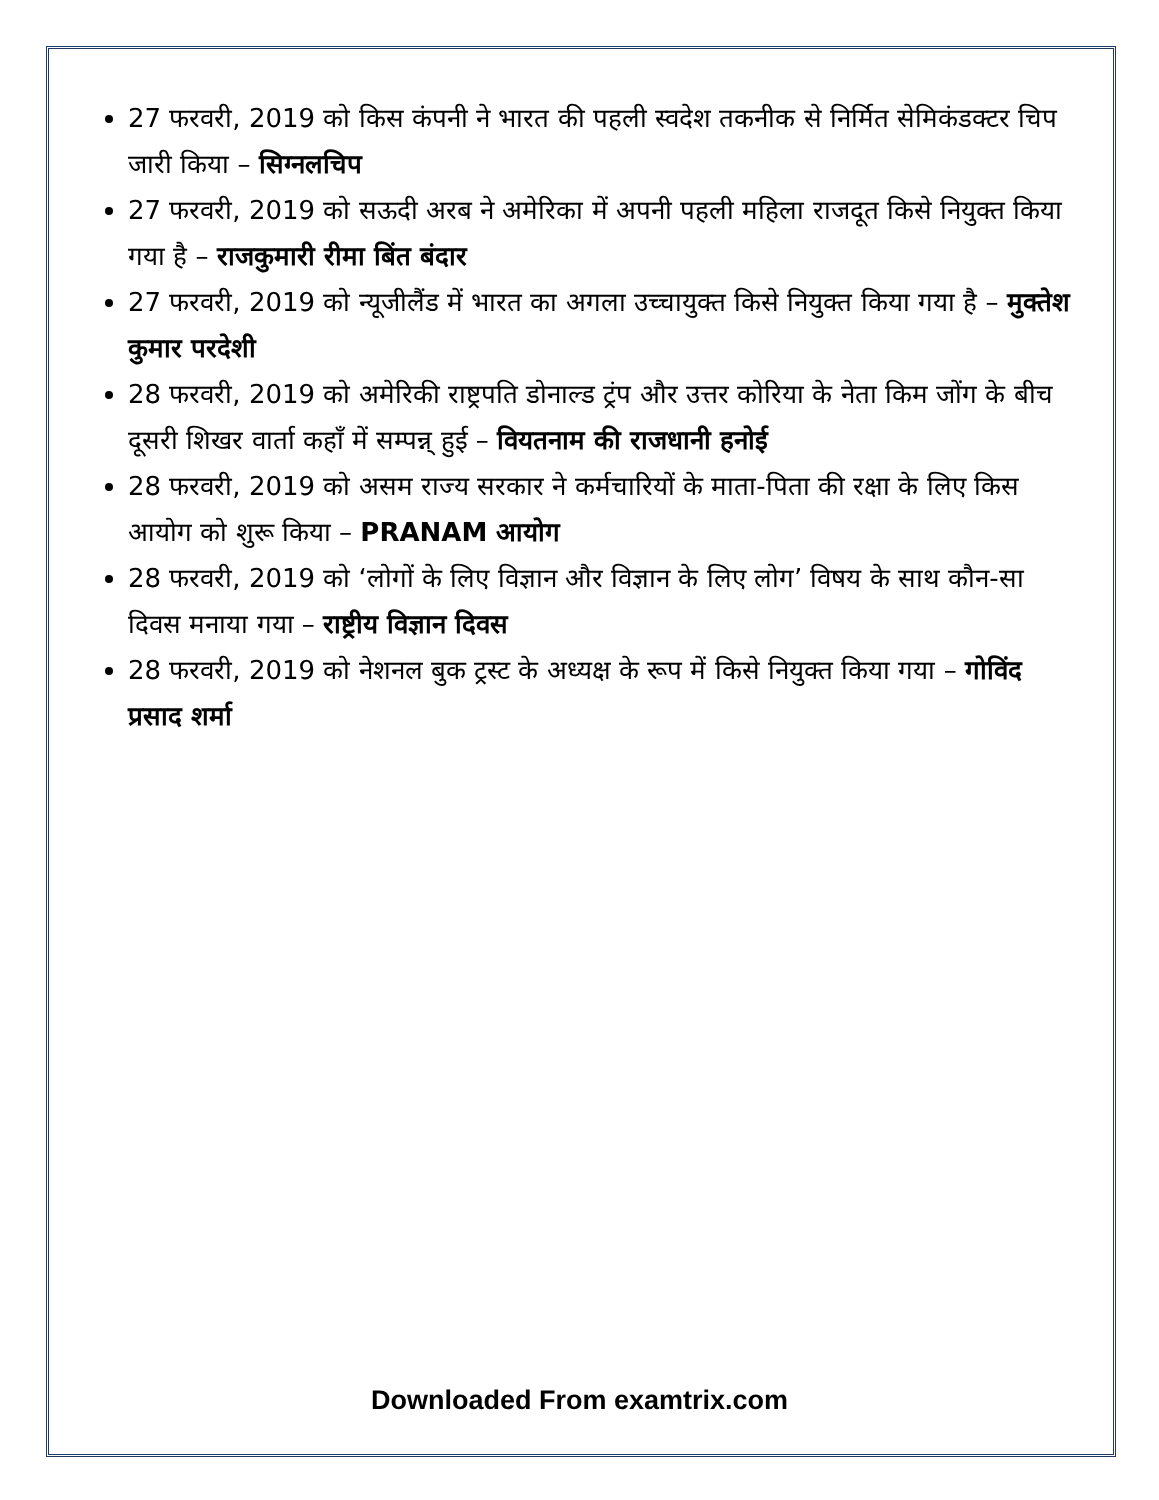27 फरवरी, 2019 को किस कंपनी ने भारत की पहली स्वदेश तकनीक से निर्मित सेमिकंडक्टर चिप जारी किया – सिग्नलचिप
27 फरवरी, 2019 को सऊदी अरब ने अमेरिका में अपनी पहली महिला राजदूत किसे नियुक्त किया गया है – राजकुमारी रीमा बिंत बंदार
27 फरवरी, 2019 को न्यूजीलैंड में भारत का अगला उच्चायुक्त किसे नियुक्त किया गया है – मुक्तेश कुमार परदेशी
28 फरवरी, 2019 को अमेरिकी राष्ट्रपति डोनाल्ड ट्रंप और उत्तर कोरिया के नेता किम जोंग के बीच दूसरी शिखर वार्ता कहाँ में सम्पन्न् हुई – वियतनाम की राजधानी हनोई
28 फरवरी, 2019 को असम राज्य सरकार ने कर्मचारियों के माता-पिता की रक्षा के लिए किस आयोग को शुरू किया – PRANAM आयोग
28 फरवरी, 2019 को ‘लोगों के लिए विज्ञान और विज्ञान के लिए लोग’ विषय के साथ कौन-सा दिवस मनाया गया – राष्ट्रीय विज्ञान दिवस
28 फरवरी, 2019 को नेशनल बुक ट्रस्ट के अध्यक्ष के रूप में किसे नियुक्त किया गया – गोविंद प्रसाद शर्मा
Downloaded From examtrix.com